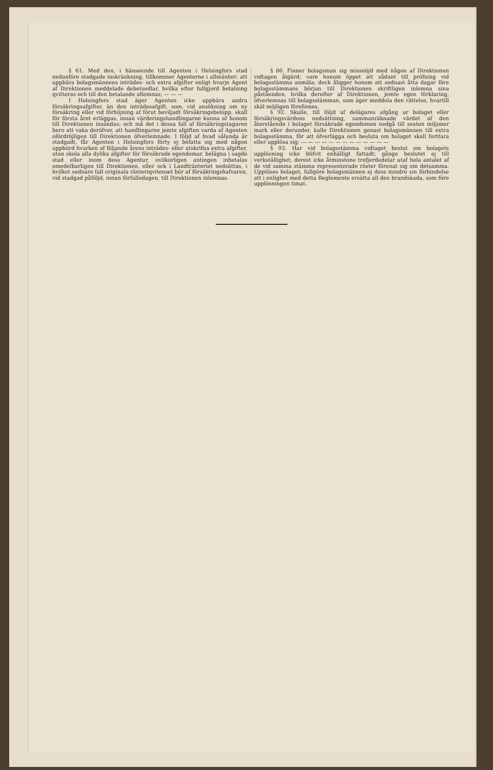§ 61. Med den, i hänseende till Agenten i Helsingfors stad nedanföre stadgade inskränkning, tillkommer Agenterne i allmänhet: att uppbära bolagsmännens inträdes- och extra afgifter enligt hvarje Agent af Direktionen meddelade debetsedlar, hvilka efter fullgjord betalning qvitteras och till den betalande aflemnas; — — —
I Helsingfors stad äger Agenten icke uppbära andra försäkringsafgifter, än den inträdesafgift, som, vid ansökning om ny försäkring eller vid förhöjning af förut beviljadt försäkringsbelopp, skall för första året erläggas, innan värderingshandlingarne kunna af honom till Direktionen insändas; och må det i dessa fall af försäkringstagaren bero att vaka deröfver, att handlingarne jemte afgiften varda af Agenten ofördröjligen till Direktionen öfverlemnade. I följd af hvad sålunda är stadgadt, får Agenten i Helsingfors förty ej befatta sig med någon uppbörd hvarken af följande årens inträdes- eller utskrifna extra afgifter, utan skola alla dylika afgifter för försäkrade egendomar, belägna i sagde stad eller inom dess Agentur, ovilkorligen antingen inbetalas omedelbarligen till Direktionen, eller ock i Landtränteriet nedsättas, i hvilket sednare fall originala ränteriqvitenset bör af försäkringshafvaren, vid stadgad påföljd, innan förfallodagen, till Direktionen inlemnas.
§ 86. Finner bolagsman sig missnöjd med någon af Direktionen vidtagen åtgärd; vare honom öppet att sådant till pröfning vid bolagsstämma anmäla; dock åligger honom att sednast åtta dagar före bolagsstämmans början till Direktionen skriftligen inlemna sina påståenden, hvilka derefter af Direktionen, jemte egen förklaring, öfverlemnas till bolagsstämman, som äger meddela den rättelse, hvartill skäl möjligen förefinnes.
§ 92. Skulle, till följd af delägares afgång ur bolaget eller försäkringsvärdens nedsättning, sammanräknade värdet af den återstående i bolaget försäkrade egendomen nedgå till sexton miljoner mark eller derunder, kalle Direktionen genast bolagsmännen till extra bolagsstämma, för att öfverlägga och besluta om bolaget skall fortfara eller upplösa sig; — — — — — — — — — — — — —
§ 93. Har vid bolagsstämma vidtaget beslut om bolagets upplösning icke blifvit enhälligt fattadt; gånge beslutet ej till verkställighet, derest icke åtminstone trefjerdedelar utaf hela antalet af de vid samma stämma representerade röster förenat sig om detsamma. Upplöses bolaget, fullgöre bolagsmännen ej dess mindre sin förbindelse att i enlighet med detta Reglemente ersätta all den brandskada, som före upplösningen timat.